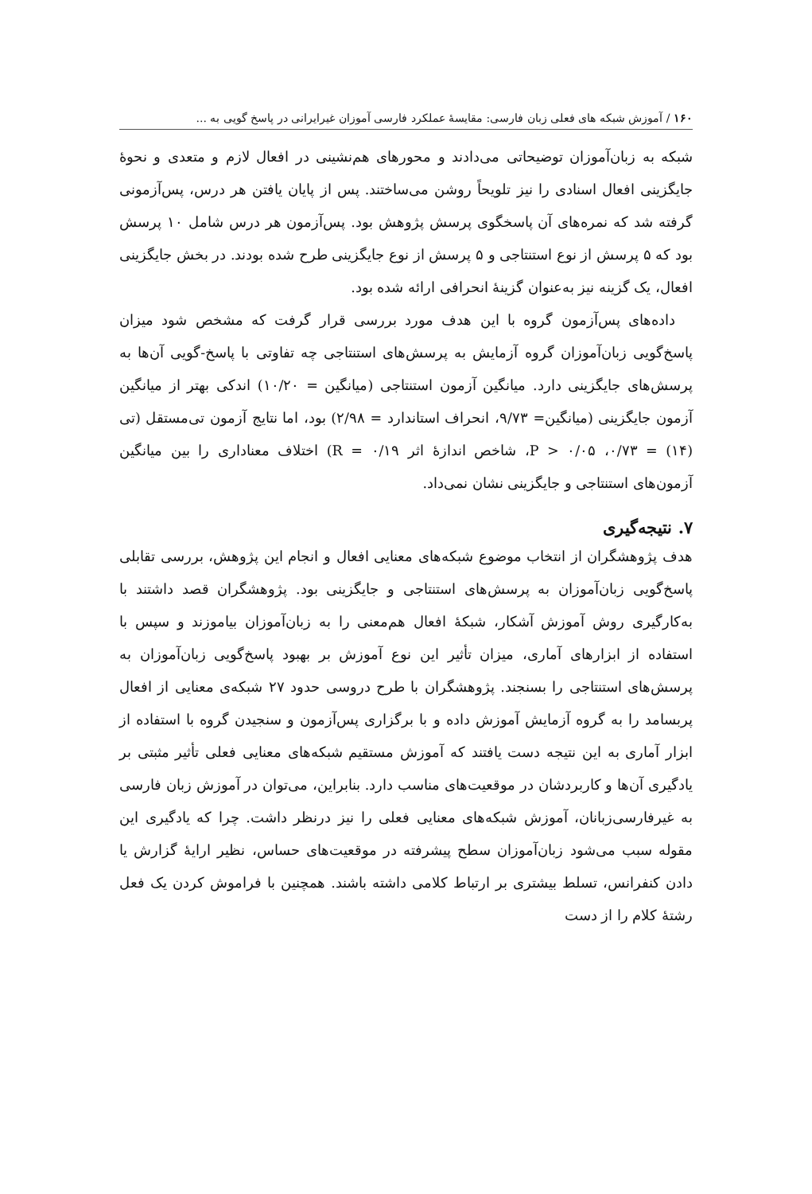۱۶۰ / آموزش شبکه های فعلی زبان فارسی: مقایسهٔ عملکرد فارسی آموزان غیرایرانی در پاسخ گویی به ...
شبکه به زبان‌آموزان توضیحاتی می‌دادند و محورهای هم‌نشینی در افعال لازم و متعدی و نحوهٔ جایگزینی افعال اسنادی را نیز تلویحاً روشن می‌ساختند. پس از پایان یافتن هر درس، پس‌آزمونی گرفته شد که نمره‌های آن پاسخگوی پرسش پژوهش بود. پس‌آزمون هر درس شامل ۱۰ پرسش بود که ۵ پرسش از نوع استنتاجی و ۵ پرسش از نوع جایگزینی طرح شده بودند. در بخش جایگزینی افعال، یک گزینه نیز به‌عنوان گزینهٔ انحرافی ارائه شده بود.
داده‌های پس‌آزمون گروه با این هدف مورد بررسی قرار گرفت که مشخص شود میزان پاسخ‌گویی زبان‌آموزان گروه آزمایش به پرسش‌های استنتاجی چه تفاوتی با پاسخ-گویی آن‌ها به پرسش‌های جایگزینی دارد. میانگین آزمون استنتاجی (میانگین = ۱۰/۲۰) اندکی بهتر از میانگین آزمون جایگزینی (میانگین= ۹/۷۳، انحراف استاندارد = ۲/۹۸) بود، اما نتایج آزمون تی‌مستقل (تی (۱۴) = ۰/۷۳، P > ۰/۰۵، شاخص اندازهٔ اثر R = ۰/۱۹) اختلاف معناداری را بین میانگین آزمون‌های استنتاجی و جایگزینی نشان نمی‌داد.
۷. نتیجه‌گیری
هدف پژوهشگران از انتخاب موضوع شبکه‌های معنایی افعال و انجام این پژوهش، بررسی تقابلی پاسخ‌گویی زبان‌آموزان به پرسش‌های استنتاجی و جایگزینی بود. پژوهشگران قصد داشتند با به‌کارگیری روش آموزش آشکار، شبکهٔ افعال هم‌معنی را به زبان‌آموزان بیاموزند و سپس با استفاده از ابزارهای آماری، میزان تأثیر این نوع آموزش بر بهبود پاسخ‌گویی زبان‌آموزان به پرسش‌های استنتاجی را بسنجند. پژوهشگران با طرح دروسی حدود ۲۷ شبکه‌ی معنایی از افعال پربسامد را به گروه آزمایش آموزش داده و با برگزاری پس‌آزمون و سنجیدن گروه با استفاده از ابزار آماری به این نتیجه دست یافتند که آموزش مستقیم شبکه‌های معنایی فعلی تأثیر مثبتی بر یادگیری آن‌ها و کاربردشان در موقعیت‌های مناسب دارد. بنابراین، می‌توان در آموزش زبان فارسی به غیرفارسی‌زبانان، آموزش شبکه‌های معنایی فعلی را نیز درنظر داشت. چرا که یادگیری این مقوله سبب می‌شود زبان‌آموزان سطح پیشرفته در موقعیت‌های حساس، نظیر ارایهٔ گزارش یا دادن کنفرانس، تسلط بیشتری بر ارتباط کلامی داشته باشند. همچنین با فراموش کردن یک فعل رشتهٔ کلام را از دست